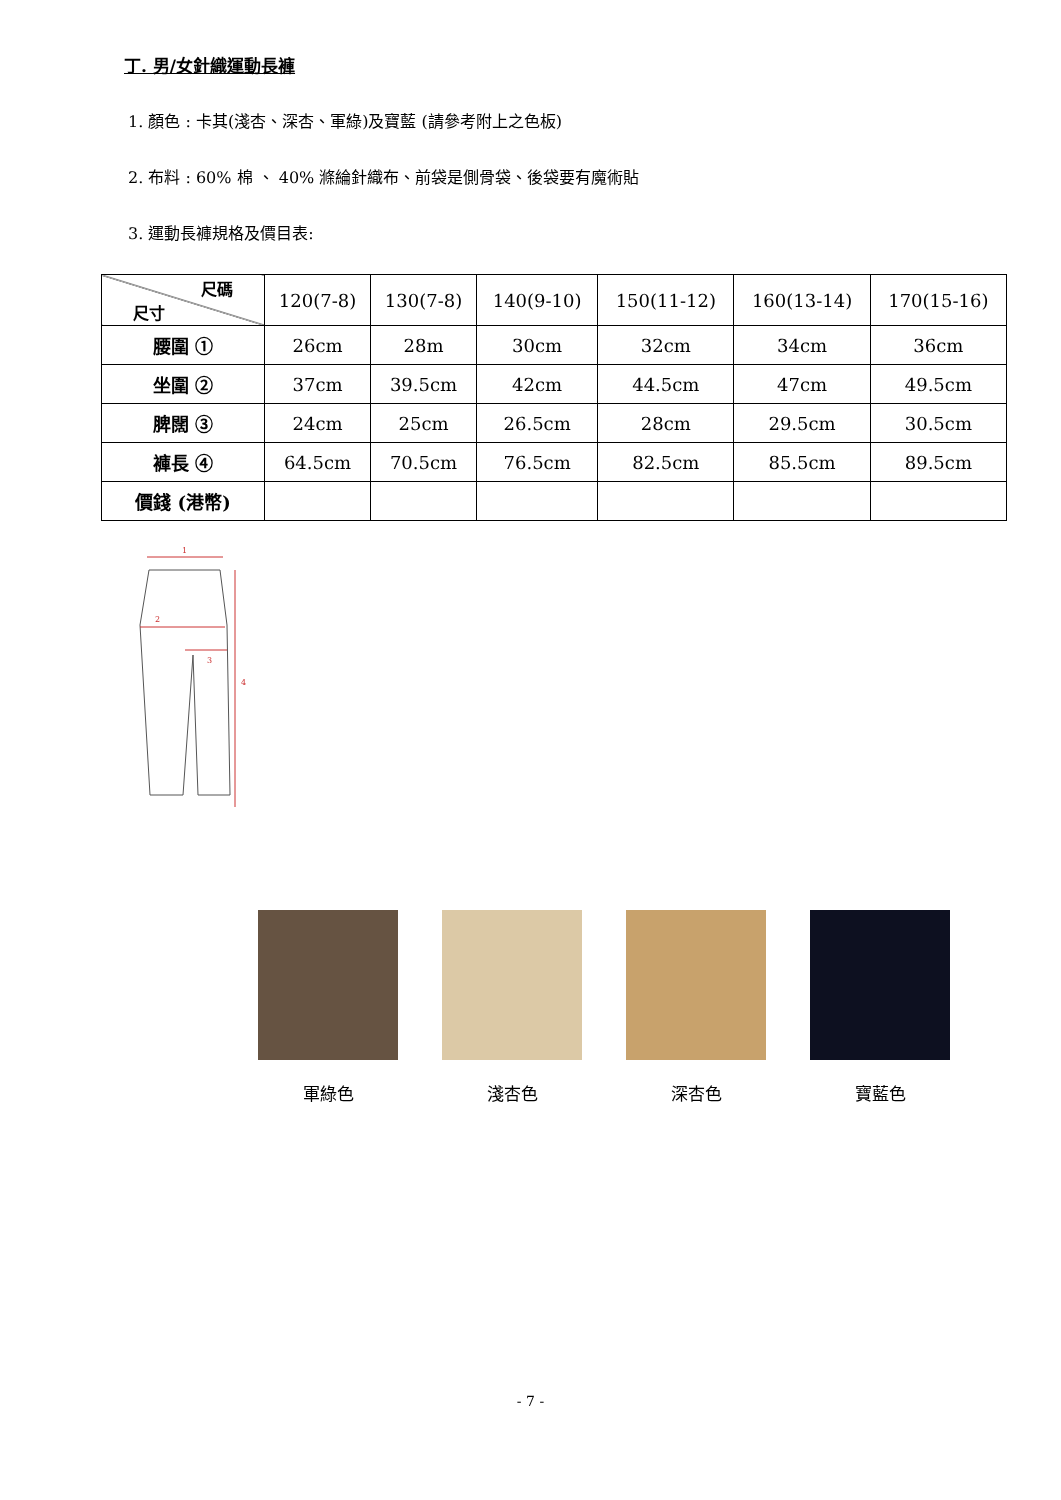丁. 男/女針織運動長褲
1. 顏色 : 卡其(淺杏、深杏、軍綠)及寶藍 (請參考附上之色板)
2. 布料 : 60% 棉 、 40% 滌綸針織布、前袋是側骨袋、後袋要有魔術貼
3. 運動長褲規格及價目表:
| 尺碼 尺寸 | 120(7-8) | 130(7-8) | 140(9-10) | 150(11-12) | 160(13-14) | 170(15-16) |
| 腰圍 ① | 26cm | 28m | 30cm | 32cm | 34cm | 36cm |
| 坐圍 ② | 37cm | 39.5cm | 42cm | 44.5cm | 47cm | 49.5cm |
| 脾闊 ③ | 24cm | 25cm | 26.5cm | 28cm | 29.5cm | 30.5cm |
| 褲長 ④ | 64.5cm | 70.5cm | 76.5cm | 82.5cm | 85.5cm | 89.5cm |
| 價錢 (港幣) | | | | | | |
1
2
3
4
軍綠色 淺杏色 深杏色 寶藍色
- 7 -